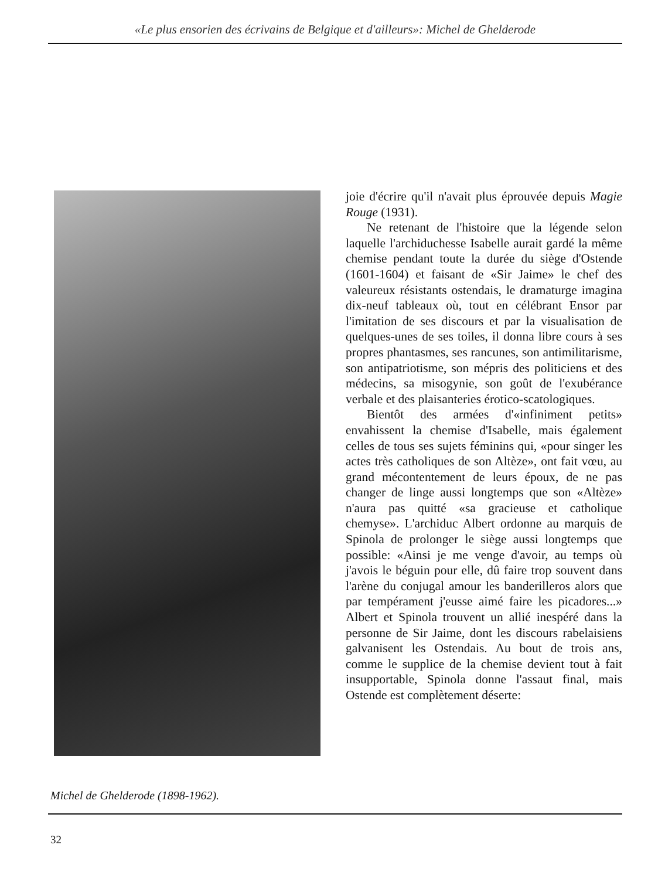«Le plus ensorien des écrivains de Belgique et d'ailleurs»: Michel de Ghelderode
joie d'écrire qu'il n'avait plus éprouvée depuis Magie Rouge (1931).
Ne retenant de l'histoire que la légende selon laquelle l'archiduchesse Isabelle aurait gardé la même chemise pendant toute la durée du siège d'Ostende (1601-1604) et faisant de «Sir Jaime» le chef des valeureux résistants ostendais, le dramaturge imagina dix-neuf tableaux où, tout en célébrant Ensor par l'imitation de ses discours et par la visualisation de quelques-unes de ses toiles, il donna libre cours à ses propres phantasmes, ses rancunes, son antimilitarisme, son antipatriotisme, son mépris des politiciens et des médecins, sa misogynie, son goût de l'exubérance verbale et des plaisanteries érotico-scatologiques.
Bientôt des armées d'«infiniment petits» envahissent la chemise d'Isabelle, mais également celles de tous ses sujets féminins qui, «pour singer les actes très catholiques de son Altèze», ont fait vœu, au grand mécontentement de leurs époux, de ne pas changer de linge aussi longtemps que son «Altèze» n'aura pas quitté «sa gracieuse et catholique chemyse». L'archiduc Albert ordonne au marquis de Spinola de prolonger le siège aussi longtemps que possible: «Ainsi je me venge d'avoir, au temps où j'avois le béguin pour elle, dû faire trop souvent dans l'arène du conjugal amour les banderilleros alors que par tempérament j'eusse aimé faire les picadores...» Albert et Spinola trouvent un allié inespéré dans la personne de Sir Jaime, dont les discours rabelaisiens galvanisent les Ostendais. Au bout de trois ans, comme le supplice de la chemise devient tout à fait insupportable, Spinola donne l'assaut final, mais Ostende est complètement déserte:
Michel de Ghelderode (1898-1962).
32